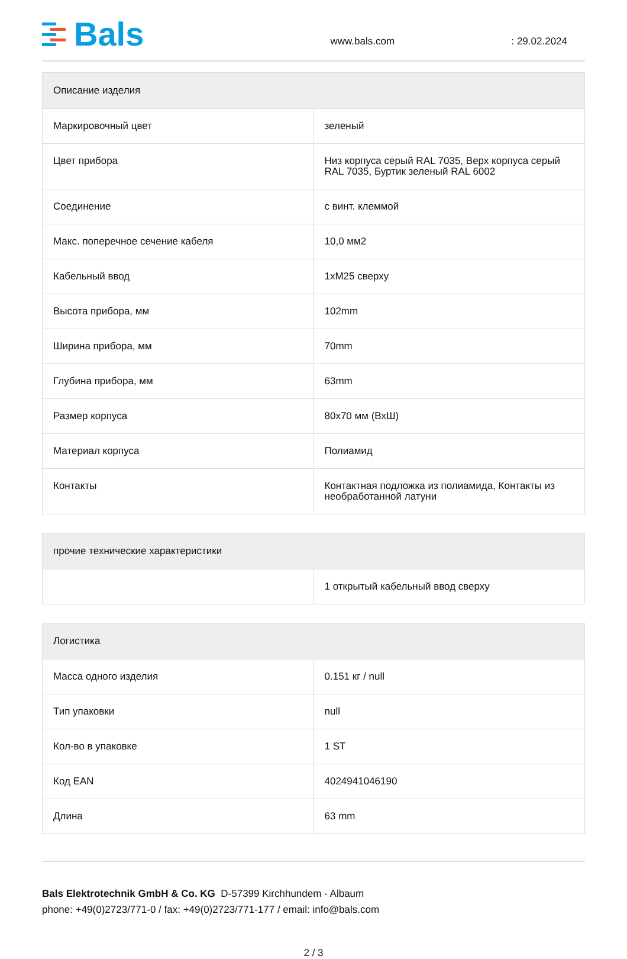Bals
www.bals.com
: 29.02.2024
| Описание изделия | |
| --- | --- |
| Маркировочный цвет | зеленый |
| Цвет прибора | Низ корпуса серый RAL 7035, Верх корпуса серый RAL 7035, Буртик зеленый RAL 6002 |
| Соединение | с винт. клеммой |
| Макс. поперечное сечение кабеля | 10,0 мм2 |
| Кабельный ввод | 1xM25 сверху |
| Высота прибора, мм | 102mm |
| Ширина прибора, мм | 70mm |
| Глубина прибора, мм | 63mm |
| Размер корпуса | 80x70 мм (ВхШ) |
| Материал корпуса | Полиамид |
| Контакты | Контактная подложка из полиамида, Контакты из необработанной латуни |
| прочие технические характеристики | |
| --- | --- |
| | 1 открытый кабельный ввод сверху |
| Логистика | |
| --- | --- |
| Масса одного изделия | 0.151 кг / null |
| Тип упаковки | null |
| Кол-во в упаковке | 1 ST |
| Код EAN | 4024941046190 |
| Длина | 63 mm |
Bals Elektrotechnik GmbH & Co. KG D-57399 Kirchhundem - Albaum
phone: +49(0)2723/771-0 / fax: +49(0)2723/771-177 / email: info@bals.com
2 / 3